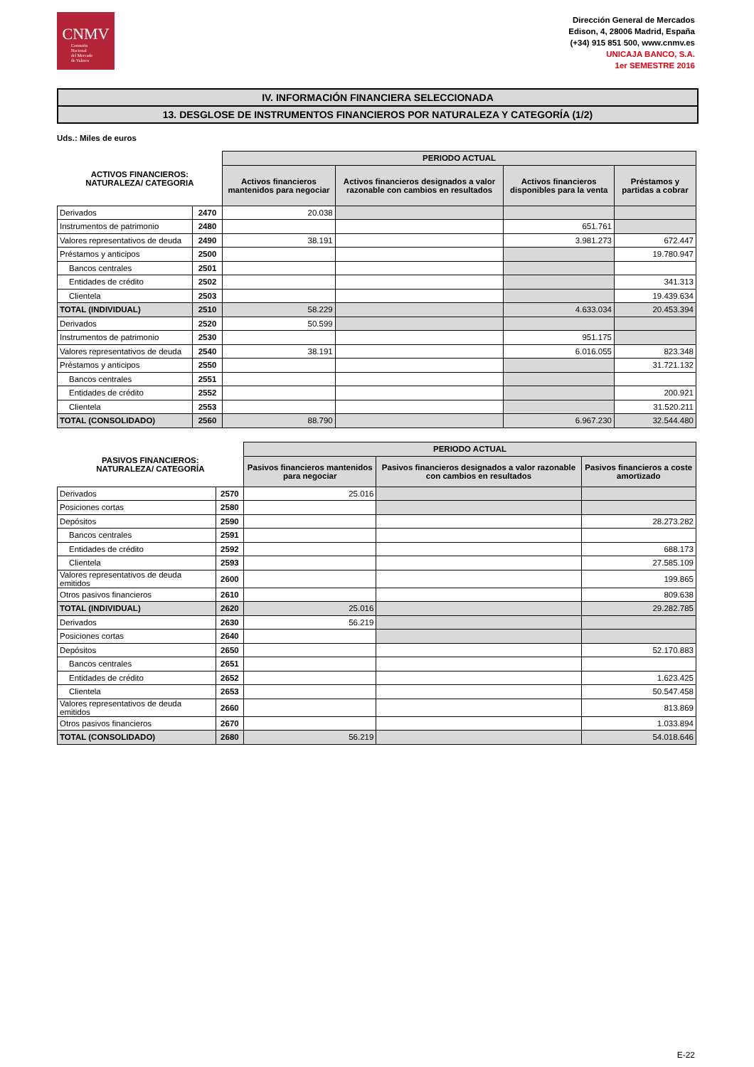CNMV
Comisión
Nacional
del Mercado
de Valores
Dirección General de Mercados
Edison, 4, 28006 Madrid, España
(+34) 915 851 500, www.cnmv.es
UNICAJA BANCO, S.A.
1er SEMESTRE 2016
IV. INFORMACIÓN FINANCIERA SELECCIONADA
13. DESGLOSE DE INSTRUMENTOS FINANCIEROS POR NATURALEZA Y CATEGORÍA (1/2)
Uds.: Miles de euros
| ACTIVOS FINANCIEROS: NATURALEZA/ CATEGORIA | | PERIODO ACTUAL | | | |
| --- | --- | --- | --- | --- | --- |
| | | Activos financieros mantenidos para negociar | Activos financieros designados a valor razonable con cambios en resultados | Activos financieros disponibles para la venta | Préstamos y partidas a cobrar |
| Derivados | 2470 | 20.038 | | | |
| Instrumentos de patrimonio | 2480 | | | 651.761 | |
| Valores representativos de deuda | 2490 | 38.191 | | 3.981.273 | 672.447 |
| Préstamos y anticipos | 2500 | | | | 19.780.947 |
| Bancos centrales | 2501 | | | | |
| Entidades de crédito | 2502 | | | | 341.313 |
| Clientela | 2503 | | | | 19.439.634 |
| TOTAL (INDIVIDUAL) | 2510 | 58.229 | | 4.633.034 | 20.453.394 |
| Derivados | 2520 | 50.599 | | | |
| Instrumentos de patrimonio | 2530 | | | 951.175 | |
| Valores representativos de deuda | 2540 | 38.191 | | 6.016.055 | 823.348 |
| Préstamos y anticipos | 2550 | | | | 31.721.132 |
| Bancos centrales | 2551 | | | | |
| Entidades de crédito | 2552 | | | | 200.921 |
| Clientela | 2553 | | | | 31.520.211 |
| TOTAL (CONSOLIDADO) | 2560 | 88.790 | | 6.967.230 | 32.544.480 |
| PASIVOS FINANCIEROS: NATURALEZA/ CATEGORÍA | | PERIODO ACTUAL | | |
| --- | --- | --- | --- | --- |
| | | Pasivos financieros mantenidos para negociar | Pasivos financieros designados a valor razonable con cambios en resultados | Pasivos financieros a coste amortizado |
| Derivados | 2570 | 25.016 | | |
| Posiciones cortas | 2580 | | | |
| Depósitos | 2590 | | | 28.273.282 |
| Bancos centrales | 2591 | | | |
| Entidades de crédito | 2592 | | | 688.173 |
| Clientela | 2593 | | | 27.585.109 |
| Valores representativos de deuda emitidos | 2600 | | | 199.865 |
| Otros pasivos financieros | 2610 | | | 809.638 |
| TOTAL (INDIVIDUAL) | 2620 | 25.016 | | 29.282.785 |
| Derivados | 2630 | 56.219 | | |
| Posiciones cortas | 2640 | | | |
| Depósitos | 2650 | | | 52.170.883 |
| Bancos centrales | 2651 | | | |
| Entidades de crédito | 2652 | | | 1.623.425 |
| Clientela | 2653 | | | 50.547.458 |
| Valores representativos de deuda emitidos | 2660 | | | 813.869 |
| Otros pasivos financieros | 2670 | | | 1.033.894 |
| TOTAL (CONSOLIDADO) | 2680 | 56.219 | | 54.018.646 |
E-22